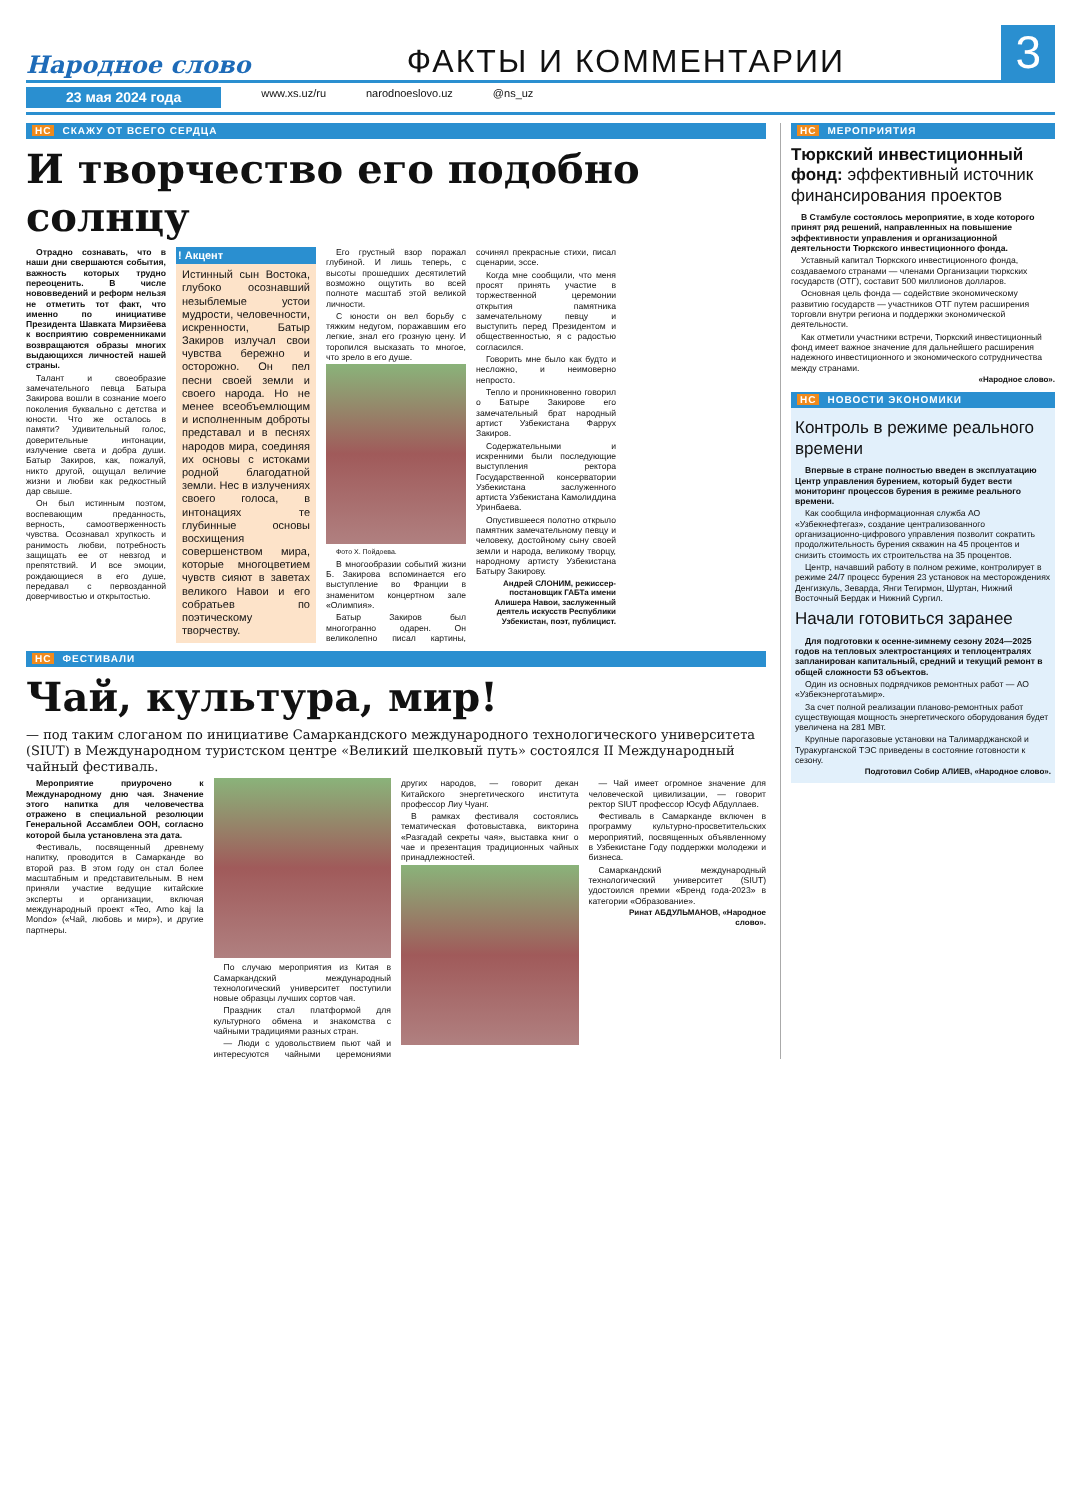Народное слово
ФАКТЫ И КОММЕНТАРИИ
3
23 мая 2024 года www.xs.uz/ru narodnoeslovo.uz @ns_uz
НС СКАЖУ ОТ ВСЕГО СЕРДЦА
И творчество его подобно солнцу
Отрадно сознавать, что в наши дни свершаются события, важность которых трудно переоценить. В числе нововведений и реформ нельзя не отметить тот факт, что именно по инициативе Президента Шавката Мирзиёева к восприятию современниками возвращаются образы многих выдающихся личностей нашей страны.
Талант и своеобразие замечательного певца Батыра Закирова вошли в сознание моего поколения буквально с детства и юности. Что же осталось в памяти? Удивительный голос, доверительные интонации, излучение света и добра души. Батыр Закиров, как, пожалуй, никто другой, ощущал величие жизни и любви как редкостный дар свыше.
Он был истинным поэтом, воспевающим преданность, верность, самоотверженность чувства. Осознавал хрупкость и ранимость любви, потребность защищать ее от невзгод и препятствий. И все эмоции, рождающиеся в его душе, передавал с первозданной доверчивостью и открытостью.
! Акцент
Истинный сын Востока, глубоко осознавший незыблемые устои мудрости, человечности, искренности, Батыр Закиров излучал свои чувства бережно и осторожно. Он пел песни своей земли и своего народа. Но не менее всеобъемлющим и исполненным доброты представал и в песнях народов мира, соединяя их основы с истоками родной благодатной земли. Нес в излучениях своего голоса, в интонациях те глубинные основы восхищения совершенством мира, которые многоцветием чувств сияют в заветах великого Навои и его собратьев по поэтическому творчеству.
Его грустный взор поражал глубиной. И лишь теперь, с высоты прошедших десятилетий возможно ощутить во всей полноте масштаб этой великой личности.
С юности он вел борьбу с тяжким недугом, поражавшим его легкие, знал его грозную цену. И торопился высказать то многое, что зрело в его душе.
Фото Х. Пойдоева.
В многообразии событий жизни Б. Закирова вспоминается его выступление во Франции в знаменитом концертном зале «Олимпия».
Батыр Закиров был многогранно одарен. Он великолепно писал картины, сочинял прекрасные стихи, писал сценарии, эссе.
Когда мне сообщили, что меня просят принять участие в торжественной церемонии открытия памятника замечательному певцу и выступить перед Президентом и общественностью, я с радостью согласился.
Говорить мне было как будто и несложно, и неимоверно непросто.
Тепло и проникновенно говорил о Батыре Закирове его замечательный брат народный артист Узбекистана Фаррух Закиров.
Содержательными и искренними были последующие выступления ректора Государственной консерватории Узбекистана заслуженного артиста Узбекистана Камолиддина Уринбаева.
Опустившееся полотно открыло памятник замечательному певцу и человеку, достойному сыну своей земли и народа, великому творцу, народному артисту Узбекистана Батыру Закирову.
Андрей СЛОНИМ, режиссер-постановщик ГАБТа имени Алишера Навои, заслуженный деятель искусств Республики Узбекистан, поэт, публицист.
НС ФЕСТИВАЛИ
Чай, культура, мир!
— под таким слоганом по инициативе Самаркандского международного технологического университета (SIUT) в Международном туристском центре «Великий шелковый путь» состоялся II Международный чайный фестиваль.
Мероприятие приурочено к Международному дню чая. Значение этого напитка для человечества отражено в специальной резолюции Генеральной Ассамблеи ООН, согласно которой была установлена эта дата.
Фестиваль, посвященный древнему напитку, проводится в Самарканде во второй раз. В этом году он стал более масштабным и представительным. В нем приняли участие ведущие китайские эксперты и организации, включая международный проект «Teo, Amo kaj la Mondo» («Чай, любовь и мир»), и другие партнеры.
По случаю мероприятия из Китая в Самаркандский международный технологический университет поступили новые образцы лучших сортов чая.
Праздник стал платформой для культурного обмена и знакомства с чайными традициями разных стран.
— Люди с удовольствием пьют чай и интересуются чайными церемониями других народов, — говорит декан Китайского энергетического института профессор Лиу Чуанг.
В рамках фестиваля состоялись тематическая фотовыставка, викторина «Разгадай секреты чая», выставка книг о чае и презентация традиционных чайных принадлежностей.
— Чай имеет огромное значение для человеческой цивилизации, — говорит ректор SIUT профессор Юсуф Абдуллаев.
Фестиваль в Самарканде включен в программу культурно-просветительских мероприятий, посвященных объявленному в Узбекистане Году поддержки молодежи и бизнеса.
Самаркандский международный технологический университет (SIUT) удостоился премии «Бренд года-2023» в категории «Образование».
Ринат АБДУЛЬМАНОВ, «Народное слово».
НС МЕРОПРИЯТИЯ
Тюркский инвестиционный фонд: эффективный источник финансирования проектов
В Стамбуле состоялось мероприятие, в ходе которого принят ряд решений, направленных на повышение эффективности управления и организационной деятельности Тюркского инвестиционного фонда.
Уставный капитал Тюркского инвестиционного фонда, создаваемого странами — членами Организации тюркских государств (ОТГ), составит 500 миллионов долларов.
Основная цель фонда — содействие экономическому развитию государств — участников ОТГ путем расширения торговли внутри региона и поддержки экономической деятельности.
Как отметили участники встречи, Тюркский инвестиционный фонд имеет важное значение для дальнейшего расширения надежного инвестиционного и экономического сотрудничества между странами.
«Народное слово».
НС НОВОСТИ ЭКОНОМИКИ
Контроль в режиме реального времени
Впервые в стране полностью введен в эксплуатацию Центр управления бурением, который будет вести мониторинг процессов бурения в режиме реального времени.
Как сообщила информационная служба АО «Узбекнефтегаз», создание централизованного организационно-цифрового управления позволит сократить продолжительность бурения скважин на 45 процентов и снизить стоимость их строительства на 35 процентов.
Центр, начавший работу в полном режиме, контролирует в режиме 24/7 процесс бурения 23 установок на месторождениях Денгизкуль, Зеварда, Янги Тегирмон, Шуртан, Нижний Восточный Бердак и Нижний Сургил.
Начали готовиться заранее
Для подготовки к осенне-зимнему сезону 2024—2025 годов на тепловых электростанциях и теплоцентралях запланирован капитальный, средний и текущий ремонт в общей сложности 53 объектов.
Один из основных подрядчиков ремонтных работ — АО «Узбекэнерготаъмир».
За счет полной реализации планово-ремонтных работ существующая мощность энергетического оборудования будет увеличена на 281 МВт.
Крупные парогазовые установки на Талимарджанской и Туракурганской ТЭС приведены в состояние готовности к сезону.
Подготовил Собир АЛИЕВ, «Народное слово».